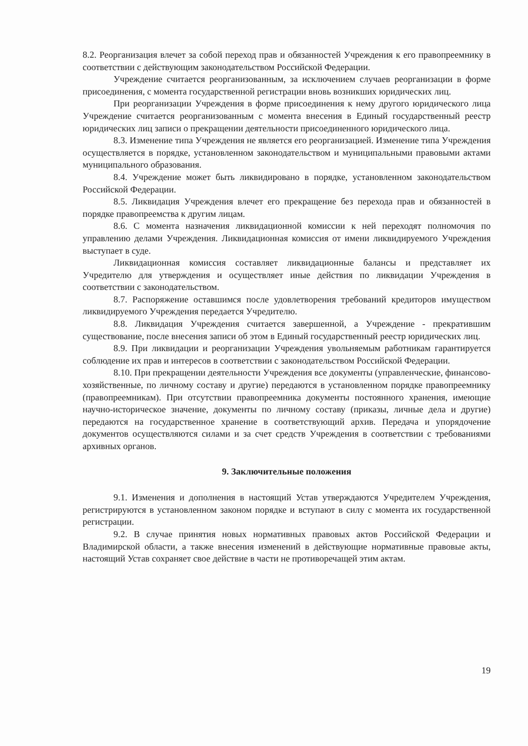8.2. Реорганизация влечет за собой переход прав и обязанностей Учреждения к его правопреемнику в соответствии с действующим законодательством Российской Федерации.
Учреждение считается реорганизованным, за исключением случаев реорганизации в форме присоединения, с момента государственной регистрации вновь возникших юридических лиц.
При реорганизации Учреждения в форме присоединения к нему другого юридического лица Учреждение считается реорганизованным с момента внесения в Единый государственный реестр юридических лиц записи о прекращении деятельности присоединенного юридического лица.
8.3. Изменение типа Учреждения не является его реорганизацией. Изменение типа Учреждения осуществляется в порядке, установленном законодательством и муниципальными правовыми актами муниципального образования.
8.4. Учреждение может быть ликвидировано в порядке, установленном законодательством Российской Федерации.
8.5. Ликвидация Учреждения влечет его прекращение без перехода прав и обязанностей в порядке правопреемства к другим лицам.
8.6. С момента назначения ликвидационной комиссии к ней переходят полномочия по управлению делами Учреждения. Ликвидационная комиссия от имени ликвидируемого Учреждения выступает в суде.
Ликвидационная комиссия составляет ликвидационные балансы и представляет их Учредителю для утверждения и осуществляет иные действия по ликвидации Учреждения в соответствии с законодательством.
8.7. Распоряжение оставшимся после удовлетворения требований кредиторов имуществом ликвидируемого Учреждения передается Учредителю.
8.8. Ликвидация Учреждения считается завершенной, а Учреждение - прекратившим существование, после внесения записи об этом в Единый государственный реестр юридических лиц.
8.9. При ликвидации и реорганизации Учреждения увольняемым работникам гарантируется соблюдение их прав и интересов в соответствии с законодательством Российской Федерации.
8.10. При прекращении деятельности Учреждения все документы (управленческие, финансово-хозяйственные, по личному составу и другие) передаются в установленном порядке правопреемнику (правопреемникам). При отсутствии правопреемника документы постоянного хранения, имеющие научно-историческое значение, документы по личному составу (приказы, личные дела и другие) передаются на государственное хранение в соответствующий архив. Передача и упорядочение документов осуществляются силами и за счет средств Учреждения в соответствии с требованиями архивных органов.
9. Заключительные положения
9.1. Изменения и дополнения в настоящий Устав утверждаются Учредителем Учреждения, регистрируются в установленном законом порядке и вступают в силу с момента их государственной регистрации.
9.2. В случае принятия новых нормативных правовых актов Российской Федерации и Владимирской области, а также внесения изменений в действующие нормативные правовые акты, настоящий Устав сохраняет свое действие в части не противоречащей этим актам.
19